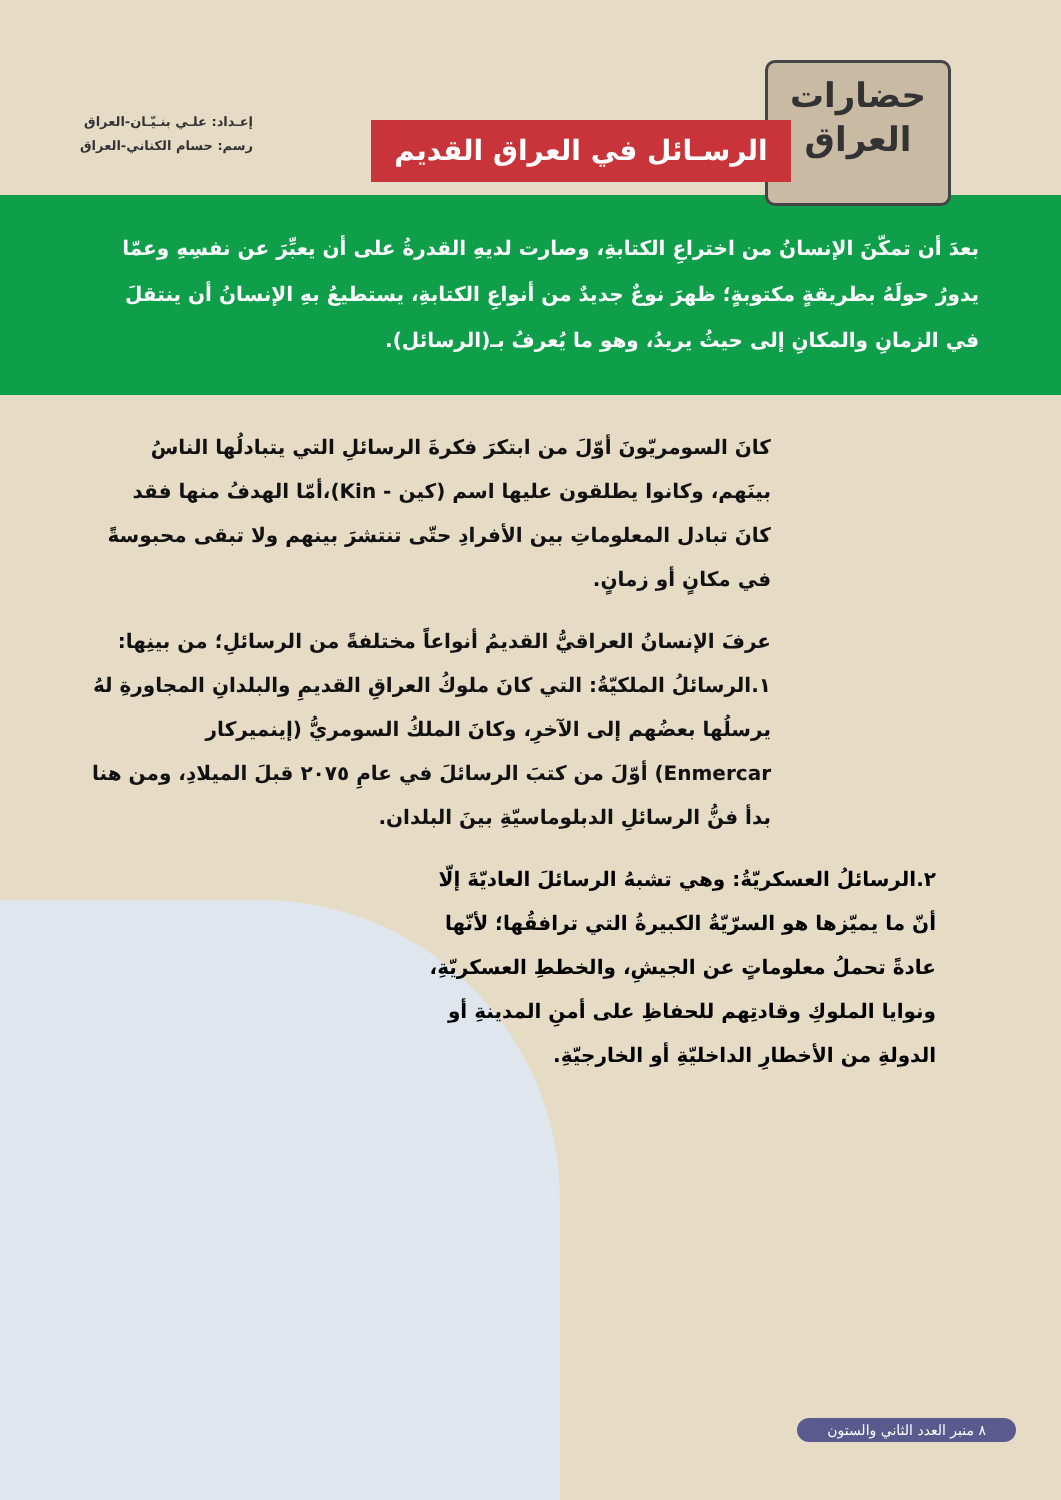حضارات
العراق
الرسـائل في العراق القديم
إعـداد: علـي بنـيّـان-العراق
رسم: حسام الكناني-العراق
بعدَ أن تمكّنَ الإنسانُ من اختراعِ الكتابةِ، وصارت لديهِ القدرةُ على أن يعبِّرَ عن نفسِهِ وعمّا يدورُ حولَهُ بطريقةٍ مكتوبةٍ؛ ظهرَ نوعٌ جديدٌ من أنواعِ الكتابةِ، يستطيعُ بهِ الإنسانُ أن ينتقلَ في الزمانِ والمكانِ إلى حيثُ يريدُ، وهو ما يُعرفُ بـ(الرسائل).
كانَ السومريّونَ أوّلَ من ابتكرَ فكرةَ الرسائلِ التي يتبادلُها الناسُ بينَهم، وكانوا يطلقون عليها اسم (كين - Kin)،أمّا الهدفُ منها فقد كانَ تبادل المعلوماتِ بين الأفرادِ حتّى تنتشرَ بينهم ولا تبقى محبوسةً في مكانٍ أو زمانٍ.
عرفَ الإنسانُ العراقيُّ القديمُ أنواعاً مختلفةً من الرسائلِ؛ من بينِها:
١.الرسائلُ الملكيّةُ: التي كانَ ملوكُ العراقِ القديمِ والبلدانِ المجاورةِ لهُ يرسلُها بعضُهم إلى الآخرِ، وكانَ الملكُ السومريُّ (إينميركار Enmercar) أوّلَ من كتبَ الرسائلَ في عامِ ٢٠٧٥ قبلَ الميلادِ، ومن هنا بدأ فنُّ الرسائلِ الدبلوماسيّةِ بينَ البلدان.
٢.الرسائلُ العسكريّةُ: وهي تشبهُ الرسائلَ العاديّةَ إلّا أنّ ما يميّزها هو السرّيّةُ الكبيرةُ التي ترافقُها؛ لأنّها عادةً تحملُ معلوماتٍ عن الجيشِ، والخططِ العسكريّةِ، ونوايا الملوكِ وقادتِهم للحفاظِ على أمنِ المدينةِ أو الدولةِ من الأخطارِ الداخليّةِ أو الخارجيّةِ.
٨ منبر العدد الثاني والستون